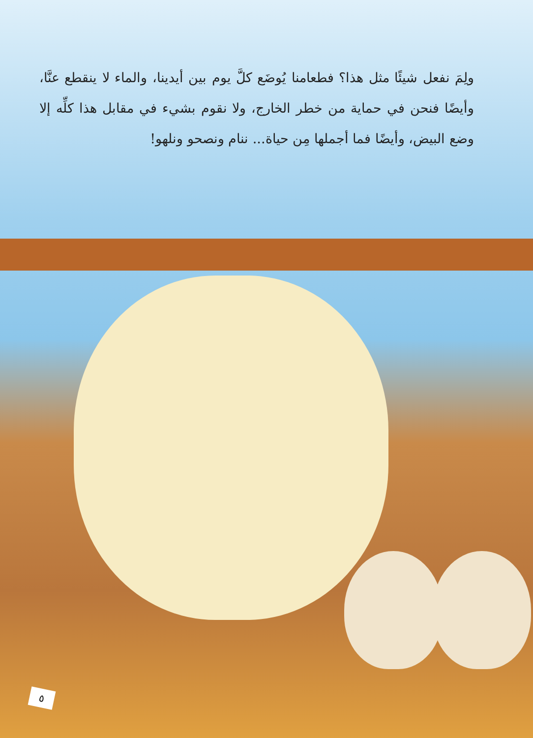ولِمَ نفعل شيئًا مثل هذا؟ فطعامنا يُوضَع كلَّ يوم بين أيدينا، والماء لا ينقطع عنَّا، وأيضًا فنحن في حماية من خطر الخارج، ولا نقوم بشيء في مقابل هذا كلِّه إلا وضع البيض، وأيضًا فما أجملها مِن حياة... ننام ونصحو ونلهو!
٥